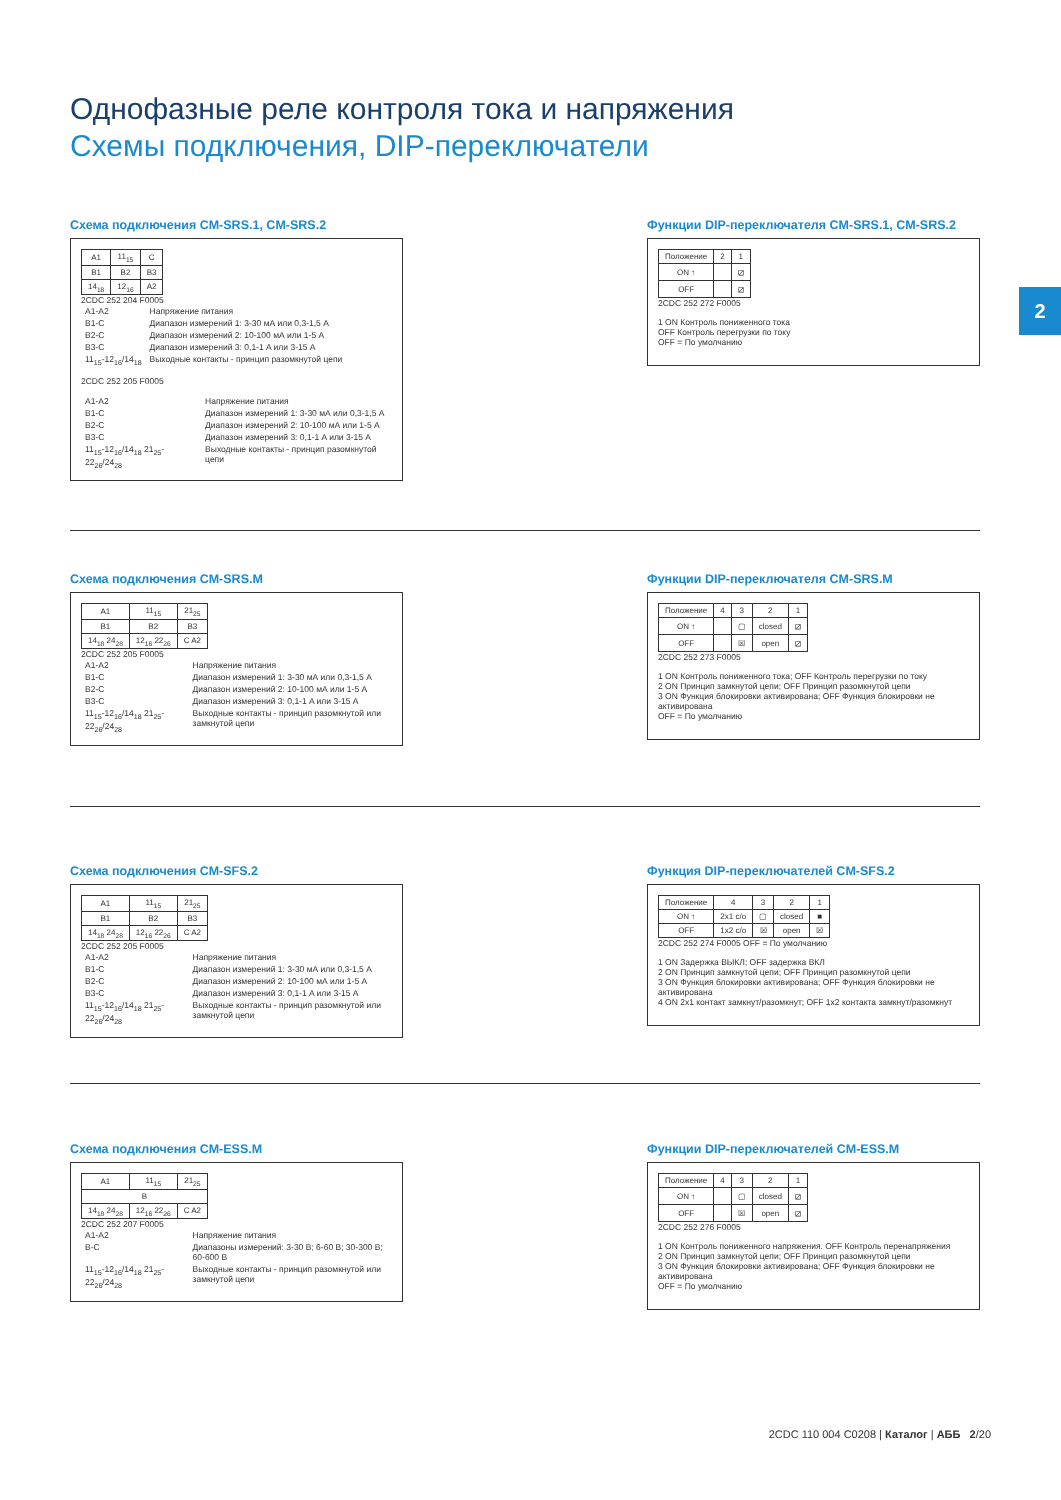Однофазные реле контроля тока и напряжения
Схемы подключения, DIP-переключатели
2
Схема подключения CM-SRS.1, CM-SRS.2
| A1 | 11<sub>15</sub> | C |
| B1 | B2 | B3 |
| 14<sub>18</sub> | 12<sub>16</sub> | A2 |
2CDC 252 204 F0005
| A1-A2 | Напряжение питания |
| B1-C | Диапазон измерений 1: 3-30 мА или 0,3-1,5 A |
| B2-C | Диапазон измерений 2: 10-100 мА или 1-5 A |
| B3-C | Диапазон измерений 3: 0,1-1 A или 3-15 A |
| 11<sub>15</sub>-12<sub>16</sub>/14<sub>18</sub> | Выходные контакты - принцип разомкнутой цепи |
2CDC 252 205 F0005
| A1-A2 | Напряжение питания |
| B1-C | Диапазон измерений 1: 3-30 мА или 0,3-1,5 A |
| B2-C | Диапазон измерений 2: 10-100 мА или 1-5 A |
| B3-C | Диапазон измерений 3: 0,1-1 A или 3-15 A |
| 11<sub>15</sub>-12<sub>16</sub>/14<sub>18</sub> 21<sub>25</sub>-22<sub>26</sub>/24<sub>28</sub> | Выходные контакты - принцип разомкнутой цепи |
Функции DIP-переключателя CM-SRS.1, CM-SRS.2
| Положение | 2 | 1 |
| ON ↑ | | ⧄ |
| OFF | | ⧄ |
2CDC 252 272 F0005
1 ON Контроль пониженного тока
OFF Контроль перегрузки по току
OFF = По умолчанию
Схема подключения CM-SRS.M
| A1 | 11<sub>15</sub> | 21<sub>25</sub> |
| B1 | B2 | B3 |
| 14<sub>18</sub> 24<sub>28</sub> | 12<sub>16</sub> 22<sub>26</sub> | C A2 |
2CDC 252 205 F0005
| A1-A2 | Напряжение питания |
| B1-C | Диапазон измерений 1: 3-30 мА или 0,3-1,5 A |
| B2-C | Диапазон измерений 2: 10-100 мА или 1-5 A |
| B3-C | Диапазон измерений 3: 0,1-1 A или 3-15 A |
| 11<sub>15</sub>-12<sub>16</sub>/14<sub>18</sub> 21<sub>25</sub>-22<sub>26</sub>/24<sub>28</sub> | Выходные контакты - принцип разомкнутой или замкнутой цепи |
Функции DIP-переключателя CM-SRS.M
| Положение | 4 | 3 | 2 | 1 |
| ON ↑ | | ▢ | closed | ⧄ |
| OFF | | ☒ | open | ⧄ |
2CDC 252 273 F0005
1 ON Контроль пониженного тока; OFF Контроль перегрузки по току
2 ON Принцип замкнутой цепи; OFF Принцип разомкнутой цепи
3 ON Функция блокировки активирована; OFF Функция блокировки не активирована
OFF = По умолчанию
Схема подключения CM-SFS.2
| A1 | 11<sub>15</sub> | 21<sub>25</sub> |
| B1 | B2 | B3 |
| 14<sub>18</sub> 24<sub>28</sub> | 12<sub>16</sub> 22<sub>26</sub> | C A2 |
2CDC 252 205 F0005
| A1-A2 | Напряжение питания |
| B1-C | Диапазон измерений 1: 3-30 мА или 0,3-1,5 A |
| B2-C | Диапазон измерений 2: 10-100 мА или 1-5 A |
| B3-C | Диапазон измерений 3: 0,1-1 A или 3-15 A |
| 11<sub>15</sub>-12<sub>16</sub>/14<sub>18</sub> 21<sub>25</sub>-22<sub>26</sub>/24<sub>28</sub> | Выходные контакты - принцип разомкнутой или замкнутой цепи |
Функция DIP-переключателей CM-SFS.2
| Положение | 4 | 3 | 2 | 1 |
| ON ↑ | 2x1 c/o | ▢ | closed | ■ |
| OFF | 1x2 c/o | ☒ | open | ☒ |
2CDC 252 274 F0005 OFF = По умолчанию
1 ON Задержка ВЫКЛ; OFF задержка ВКЛ
2 ON Принцип замкнутой цепи; OFF Принцип разомкнутой цепи
3 ON Функция блокировки активирована; OFF Функция блокировки не активирована
4 ON 2x1 контакт замкнут/разомкнут; OFF 1x2 контакта замкнут/разомкнут
Схема подключения CM-ESS.M
| A1 | 11<sub>15</sub> | 21<sub>25</sub> |
| B | | |
| 14<sub>18</sub> 24<sub>28</sub> | 12<sub>16</sub> 22<sub>26</sub> | C A2 |
2CDC 252 207 F0005
| A1-A2 | Напряжение питания |
| B-C | Диапазоны измерений: 3-30 В; 6-60 В; 30-300 В; 60-600 В |
| 11<sub>15</sub>-12<sub>16</sub>/14<sub>18</sub> 21<sub>25</sub>-22<sub>26</sub>/24<sub>28</sub> | Выходные контакты - принцип разомкнутой или замкнутой цепи |
Функции DIP-переключателей CM-ESS.M
| Положение | 4 | 3 | 2 | 1 |
| ON ↑ | | ▢ | closed | ⧄ |
| OFF | | ☒ | open | ⧄ |
2CDC 252 276 F0005
1 ON Контроль пониженного напряжения. OFF Контроль перенапряжения
2 ON Принцип замкнутой цепи; OFF Принцип разомкнутой цепи
3 ON Функция блокировки активирована; OFF Функция блокировки не активирована
OFF = По умолчанию
2CDC 110 004 C0208 | Каталог | АББ 2/20